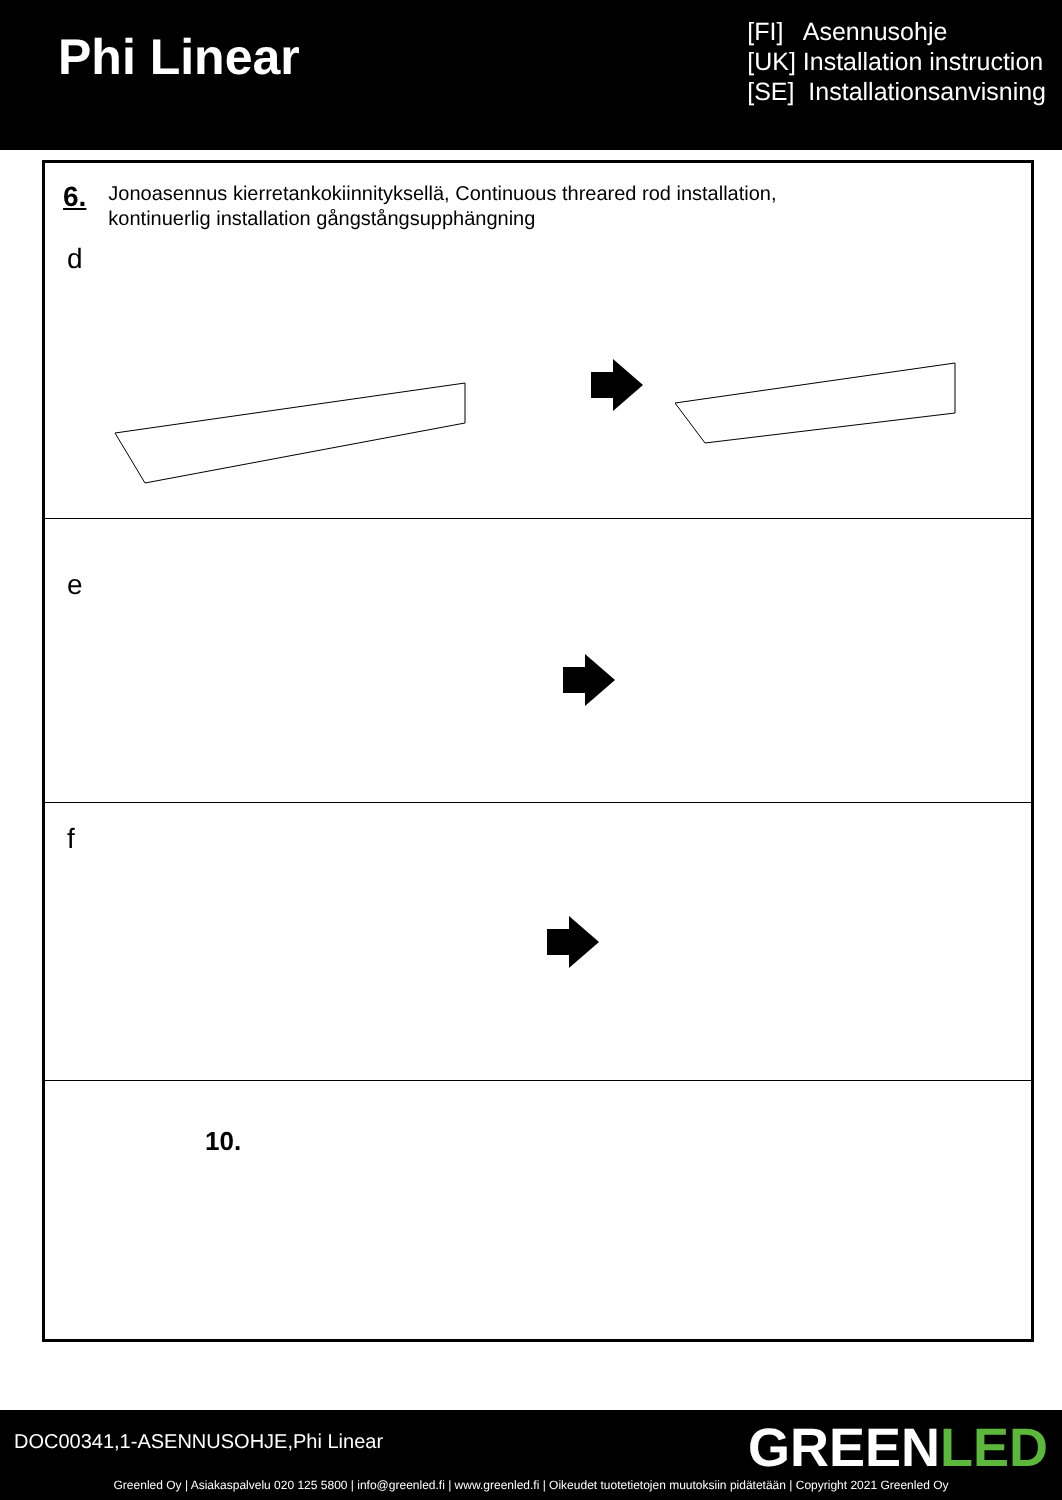Phi Linear
[FI] Asennusohje
[UK] Installation instruction
[SE] Installationsanvisning
6.
Jonoasennus kierretankokiinnityksellä, Continuous threared rod installation,
kontinuerlig installation gångstångsupphängning
d
e
f
10.
DOC00341,1-ASENNUSOHJE,Phi Linear
GREENLED
Greenled Oy | Asiakaspalvelu 020 125 5800 | info@greenled.fi | www.greenled.fi | Oikeudet tuotetietojen muutoksiin pidätetään | Copyright 2021 Greenled Oy